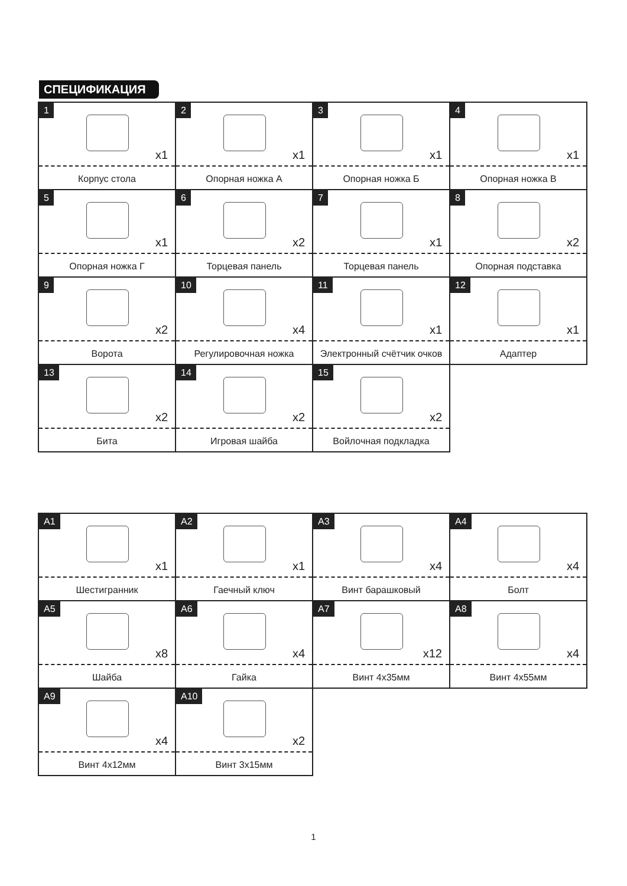СПЕЦИФИКАЦИЯ
1
x1
Корпус стола
2
x1
Опорная ножка А
3
x1
Опорная ножка Б
4
x1
Опорная ножка В
5
x1
Опорная ножка Г
6
x2
Торцевая панель
7
x1
Торцевая панель
8
x2
Опорная подставка
9
x2
Ворота
10
x4
Регулировочная ножка
11
x1
Электронный счётчик очков
12
x1
Адаптер
13
x2
Бита
14
x2
Игровая шайба
15
x2
Войлочная подкладка
A1
x1
Шестигранник
A2
x1
Гаечный ключ
A3
x4
Винт барашковый
A4
x4
Болт
A5
x8
Шайба
A6
x4
Гайка
A7
x12
Винт 4x35мм
A8
x4
Винт 4x55мм
A9
x4
Винт 4x12мм
A10
x2
Винт 3x15мм
1